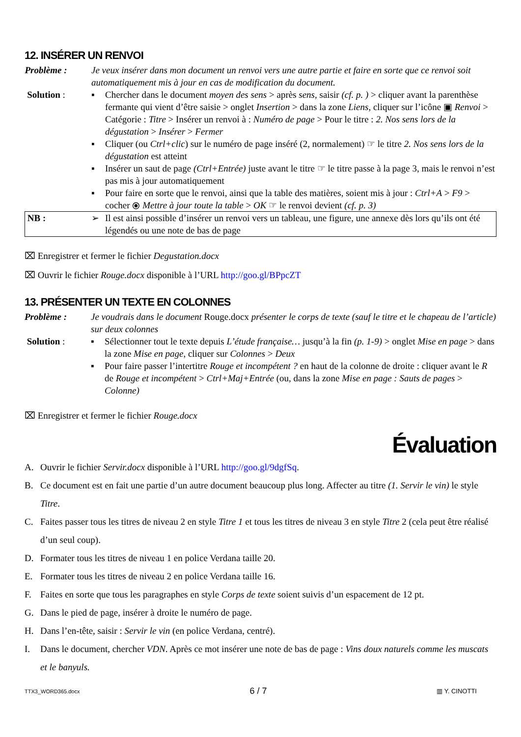12. INSÉRER UN RENVOI
| Problème : | Je veux insérer dans mon document un renvoi vers une autre partie et faire en sorte que ce renvoi soit automatiquement mis à jour en cas de modification du document. | |
| Solution : | ▪ | Chercher dans le document moyen des sens > après sens , saisir (cf. p. ) > cliquer avant la parenthèse fermante qui vient d’être saisie > onglet Insertion > dans la zone Liens , cliquer sur l’icône ▣ Renvoi > Catégorie : Titre > Insérer un renvoi à : Numéro de page > Pour le titre : 2. Nos sens lors de la dégustation > Insérer > Fermer |
| | ▪ | Cliquer (ou Ctrl+clic ) sur le numéro de page inséré (2, normalement) ☞ le titre 2. Nos sens lors de la dégustation est atteint |
| | ▪ | Insérer un saut de page (Ctrl+Entrée) juste avant le titre ☞ le titre passe à la page 3, mais le renvoi n’est pas mis à jour automatiquement |
| | ▪ | Pour faire en sorte que le renvoi, ainsi que la table des matières, soient mis à jour : Ctrl+A > F9 > cocher ⦿ Mettre à jour toute la table > OK ☞ le renvoi devient (cf. p. 3) |
| NB : | ➢ | Il est ainsi possible d’insérer un renvoi vers un tableau, une figure, une annexe dès lors qu’ils ont été légendés ou une note de bas de page |
⌧ Enregistrer et fermer le fichier Degustation.docx
⌧ Ouvrir le fichier Rouge.docx disponible à l’URL http://goo.gl/BPpcZT
13. PRÉSENTER UN TEXTE EN COLONNES
| Problème : | Je voudrais dans le document Rouge.docx présenter le corps de texte (sauf le titre et le chapeau de l’article) sur deux colonnes | |
| Solution : | ▪ | Sélectionner tout le texte depuis L’étude française… jusqu’à la fin (p. 1-9) > onglet Mise en page > dans la zone Mise en page , cliquer sur Colonnes > Deux |
| | ▪ | Pour faire passer l’intertitre Rouge et incompétent ? en haut de la colonne de droite : cliquer avant le R de Rouge et incompétent > Ctrl+Maj+Entrée (ou, dans la zone Mise en page : Sauts de pages > Colonne) |
⌧ Enregistrer et fermer le fichier Rouge.docx
Évaluation
A. Ouvrir le fichier Servir.docx disponible à l’URL http://goo.gl/9dgfSq.
B. Ce document est en fait une partie d’un autre document beaucoup plus long. Affecter au titre (1. Servir le vin) le style Titre.
C. Faites passer tous les titres de niveau 2 en style Titre 1 et tous les titres de niveau 3 en style Titre 2 (cela peut être réalisé d’un seul coup).
D. Formater tous les titres de niveau 1 en police Verdana taille 20.
E. Formater tous les titres de niveau 2 en police Verdana taille 16.
F. Faites en sorte que tous les paragraphes en style Corps de texte soient suivis d’un espacement de 12 pt.
G. Dans le pied de page, insérer à droite le numéro de page.
H. Dans l’en-tête, saisir : Servir le vin (en police Verdana, centré).
I. Dans le document, chercher VDN. Après ce mot insérer une note de bas de page : Vins doux naturels comme les muscats et le banyuls.
TTX3_WORD365.docx 6 / 7 ▥ Y. CINOTTI